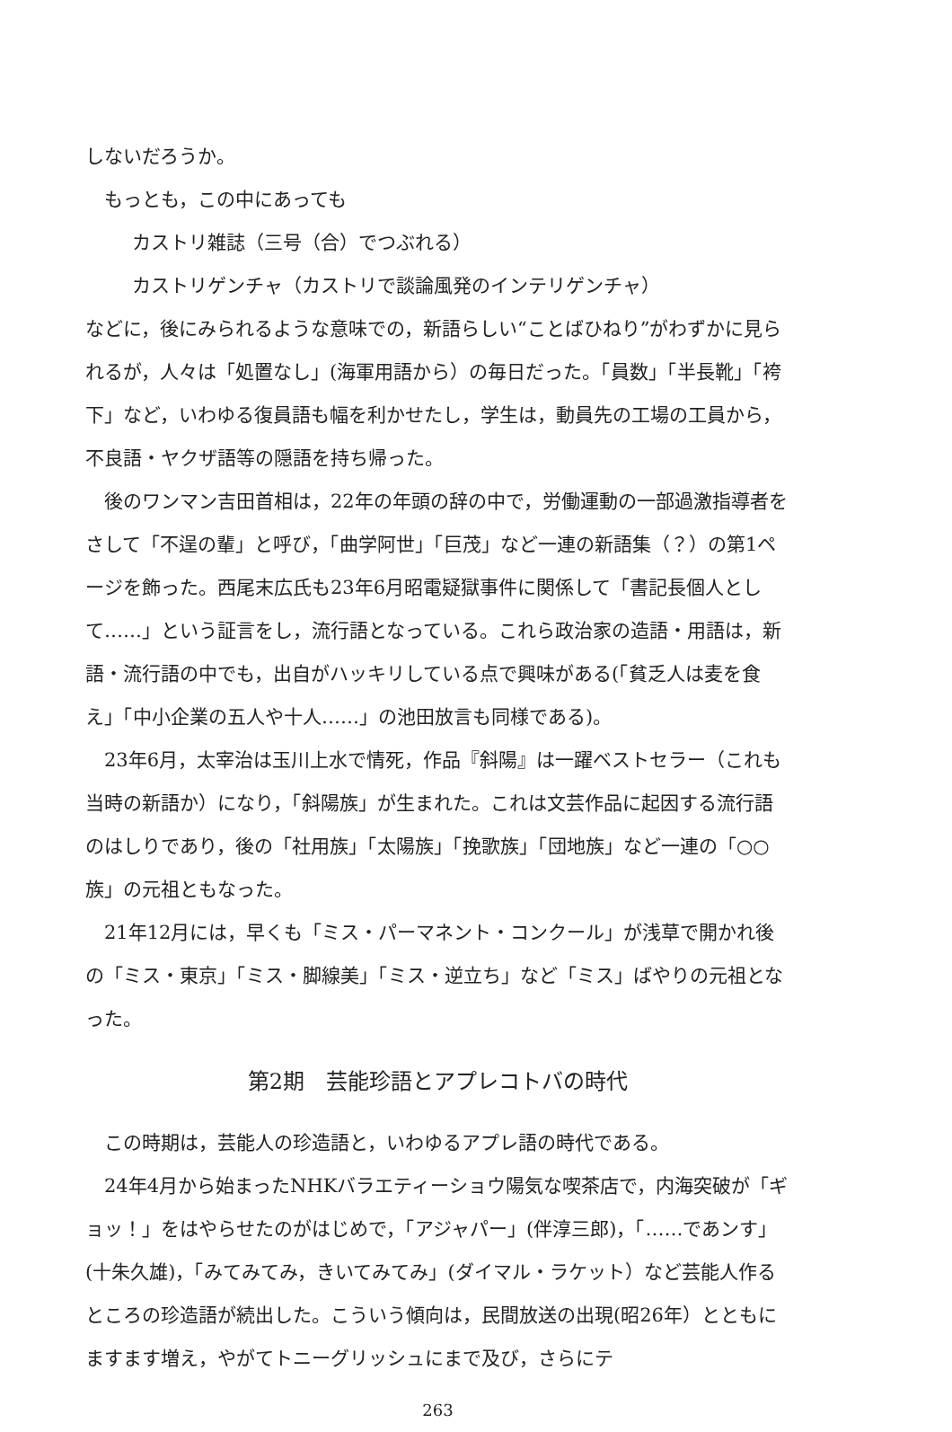しないだろうか。
もっとも，この中にあっても
カストリ雑誌（三号（合）でつぶれる）
カストリゲンチャ（カストリで談論風発のインテリゲンチャ）
などに，後にみられるような意味での，新語らしい“ことばひねり”がわずかに見られるが，人々は「処置なし」(海軍用語から）の毎日だった。「員数」「半長靴」「袴下」など，いわゆる復員語も幅を利かせたし，学生は，動員先の工場の工員から，不良語・ヤクザ語等の隠語を持ち帰った。
後のワンマン吉田首相は，22年の年頭の辞の中で，労働運動の一部過激指導者をさして「不逞の輩」と呼び，「曲学阿世」「巨茂」など一連の新語集（？）の第1ページを飾った。西尾末広氏も23年6月昭電疑獄事件に関係して「書記長個人として……」という証言をし，流行語となっている。これら政治家の造語・用語は，新語・流行語の中でも，出自がハッキリしている点で興味がある(「貧乏人は麦を食え」「中小企業の五人や十人……」の池田放言も同様である)。
23年6月，太宰治は玉川上水で情死，作品『斜陽』は一躍ベストセラー（これも当時の新語か）になり，「斜陽族」が生まれた。これは文芸作品に起因する流行語のはしりであり，後の「社用族」「太陽族」「挽歌族」「団地族」など一連の「○○族」の元祖ともなった。
21年12月には，早くも「ミス・パーマネント・コンクール」が浅草で開かれ後の「ミス・東京」「ミス・脚線美」「ミス・逆立ち」など「ミス」ばやりの元祖となった。
第2期　芸能珍語とアプレコトバの時代
この時期は，芸能人の珍造語と，いわゆるアプレ語の時代である。
24年4月から始まったNHKバラエティーショウ陽気な喫茶店で，内海突破が「ギョッ！」をはやらせたのがはじめで，「アジャパー」(伴淳三郎)，「……であンす」(十朱久雄)，「みてみてみ，きいてみてみ」(ダイマル・ラケット）など芸能人作るところの珍造語が続出した。こういう傾向は，民間放送の出現(昭26年）とともにますます増え，やがてトニーグリッシュにまで及び，さらにテ
263